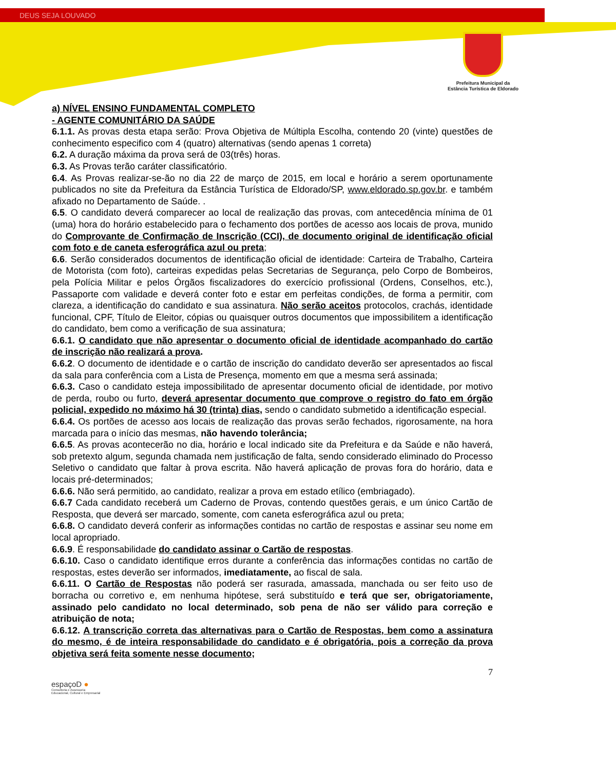DEUS SEJA LOUVADO
Prefeitura Municipal da
Estância Turística de Eldorado
a) NÍVEL ENSINO FUNDAMENTAL COMPLETO
- AGENTE COMUNITÁRIO DA SAÚDE
6.1.1. As provas desta etapa serão: Prova Objetiva de Múltipla Escolha, contendo 20 (vinte) questões de conhecimento especifico com 4 (quatro) alternativas (sendo apenas 1 correta)
6.2. A duração máxima da prova será de 03(três) horas.
6.3. As Provas terão caráter classificatório.
6.4. As Provas realizar-se-ão no dia 22 de março de 2015, em local e horário a serem oportunamente publicados no site da Prefeitura da Estância Turística de Eldorado/SP, www.eldorado.sp.gov.br. e também afixado no Departamento de Saúde. .
6.5. O candidato deverá comparecer ao local de realização das provas, com antecedência mínima de 01 (uma) hora do horário estabelecido para o fechamento dos portões de acesso aos locais de prova, munido do Comprovante de Confirmação de Inscrição (CCI), de documento original de identificação oficial com foto e de caneta esferográfica azul ou preta;
6.6. Serão considerados documentos de identificação oficial de identidade: Carteira de Trabalho, Carteira de Motorista (com foto), carteiras expedidas pelas Secretarias de Segurança, pelo Corpo de Bombeiros, pela Polícia Militar e pelos Órgãos fiscalizadores do exercício profissional (Ordens, Conselhos, etc.), Passaporte com validade e deverá conter foto e estar em perfeitas condições, de forma a permitir, com clareza, a identificação do candidato e sua assinatura. Não serão aceitos protocolos, crachás, identidade funcional, CPF, Título de Eleitor, cópias ou quaisquer outros documentos que impossibilitem a identificação do candidato, bem como a verificação de sua assinatura;
6.6.1. O candidato que não apresentar o documento oficial de identidade acompanhado do cartão de inscrição não realizará a prova.
6.6.2. O documento de identidade e o cartão de inscrição do candidato deverão ser apresentados ao fiscal da sala para conferência com a Lista de Presença, momento em que a mesma será assinada;
6.6.3. Caso o candidato esteja impossibilitado de apresentar documento oficial de identidade, por motivo de perda, roubo ou furto, deverá apresentar documento que comprove o registro do fato em órgão policial, expedido no máximo há 30 (trinta) dias, sendo o candidato submetido a identificação especial.
6.6.4. Os portões de acesso aos locais de realização das provas serão fechados, rigorosamente, na hora marcada para o início das mesmas, não havendo tolerância;
6.6.5. As provas acontecerão no dia, horário e local indicado site da Prefeitura e da Saúde e não haverá, sob pretexto algum, segunda chamada nem justificação de falta, sendo considerado eliminado do Processo Seletivo o candidato que faltar à prova escrita. Não haverá aplicação de provas fora do horário, data e locais pré-determinados;
6.6.6. Não será permitido, ao candidato, realizar a prova em estado etílico (embriagado).
6.6.7 Cada candidato receberá um Caderno de Provas, contendo questões gerais, e um único Cartão de Resposta, que deverá ser marcado, somente, com caneta esferográfica azul ou preta;
6.6.8. O candidato deverá conferir as informações contidas no cartão de respostas e assinar seu nome em local apropriado.
6.6.9. É responsabilidade do candidato assinar o Cartão de respostas.
6.6.10. Caso o candidato identifique erros durante a conferência das informações contidas no cartão de respostas, estes deverão ser informados, imediatamente, ao fiscal de sala.
6.6.11. O Cartão de Respostas não poderá ser rasurada, amassada, manchada ou ser feito uso de borracha ou corretivo e, em nenhuma hipótese, será substituído e terá que ser, obrigatoriamente, assinado pelo candidato no local determinado, sob pena de não ser válido para correção e atribuição de nota;
6.6.12. A transcrição correta das alternativas para o Cartão de Respostas, bem como a assinatura do mesmo, é de inteira responsabilidade do candidato e é obrigatória, pois a correção da prova objetiva será feita somente nesse documento;
7
espaçoD ●
Consultoria e Assessoria
Educacional, Cultural e Empresarial